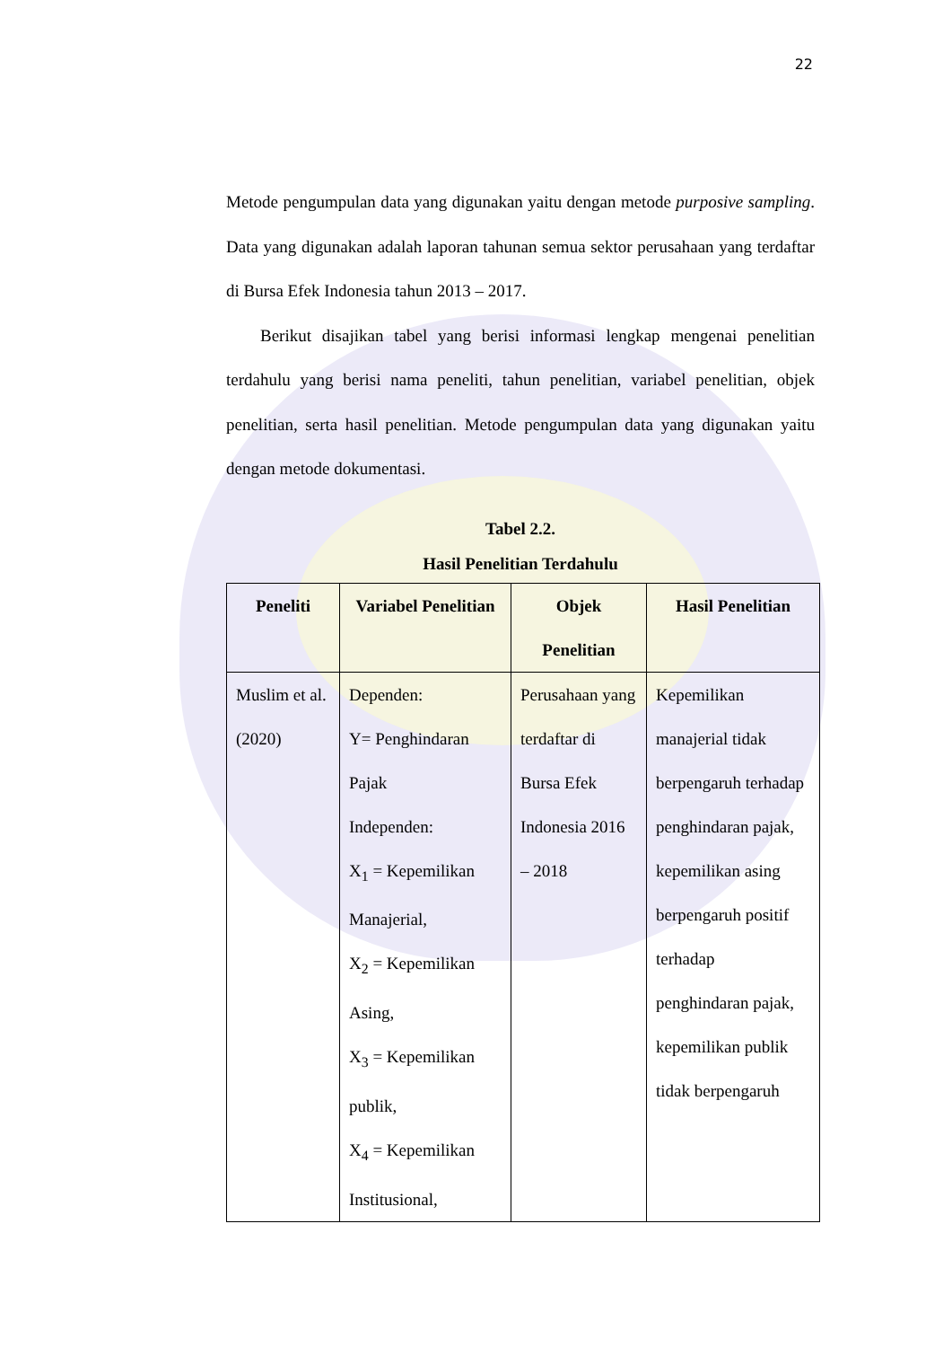22
Metode pengumpulan data yang digunakan yaitu dengan metode purposive sampling. Data yang digunakan adalah laporan tahunan semua sektor perusahaan yang terdaftar di Bursa Efek Indonesia tahun 2013 – 2017.
Berikut disajikan tabel yang berisi informasi lengkap mengenai penelitian terdahulu yang berisi nama peneliti, tahun penelitian, variabel penelitian, objek penelitian, serta hasil penelitian. Metode pengumpulan data yang digunakan yaitu dengan metode dokumentasi.
Tabel 2.2.
Hasil Penelitian Terdahulu
| Peneliti | Variabel Penelitian | Objek Penelitian | Hasil Penelitian |
| --- | --- | --- | --- |
| Muslim et al. (2020) | Dependen: Y= Penghindaran Pajak Independen: X<sub>1</sub> = Kepemilikan Manajerial, X<sub>2</sub> = Kepemilikan Asing, X<sub>3</sub> = Kepemilikan publik, X<sub>4</sub> = Kepemilikan Institusional, | Perusahaan yang terdaftar di Bursa Efek Indonesia 2016 – 2018 | Kepemilikan manajerial tidak berpengaruh terhadap penghindaran pajak, kepemilikan asing berpengaruh positif terhadap penghindaran pajak, kepemilikan publik tidak berpengaruh |